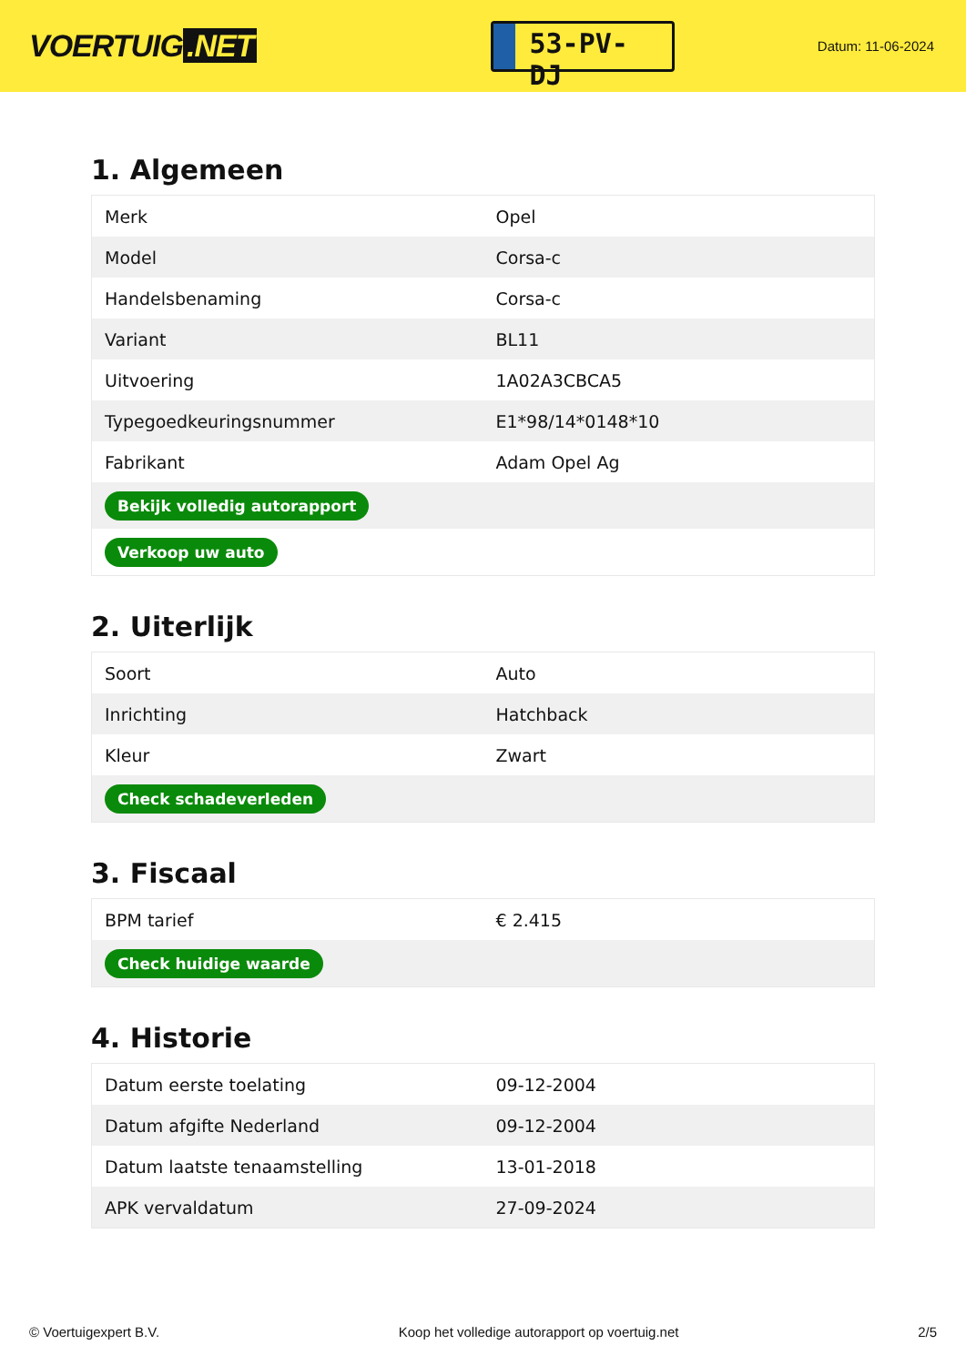VOERTUIG.NET
53-PV-DJ
Datum: 11-06-2024
1. Algemeen
| Merk | Opel |
| Model | Corsa-c |
| Handelsbenaming | Corsa-c |
| Variant | BL11 |
| Uitvoering | 1A02A3CBCA5 |
| Typegoedkeuringsnummer | E1*98/14*0148*10 |
| Fabrikant | Adam Opel Ag |
| Bekijk volledig autorapport | |
| Verkoop uw auto | |
2. Uiterlijk
| Soort | Auto |
| Inrichting | Hatchback |
| Kleur | Zwart |
| Check schadeverleden | |
3. Fiscaal
| BPM tarief | € 2.415 |
| Check huidige waarde | |
4. Historie
| Datum eerste toelating | 09-12-2004 |
| Datum afgifte Nederland | 09-12-2004 |
| Datum laatste tenaamstelling | 13-01-2018 |
| APK vervaldatum | 27-09-2024 |
© Voertuigexpert B.V. Koop het volledige autorapport op voertuig.net 2/5